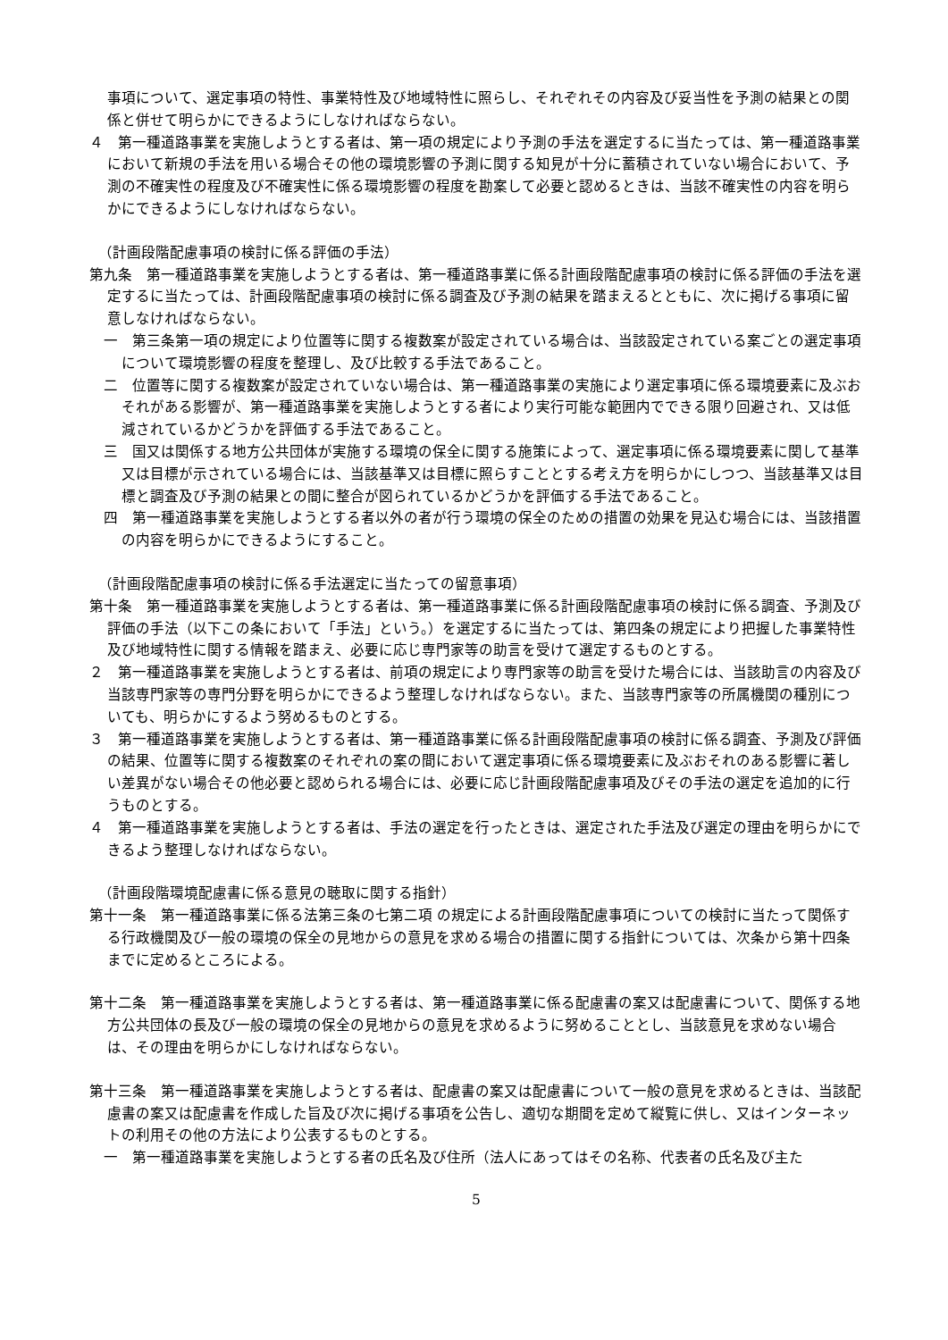事項について、選定事項の特性、事業特性及び地域特性に照らし、それぞれその内容及び妥当性を予測の結果との関係と併せて明らかにできるようにしなければならない。
４　第一種道路事業を実施しようとする者は、第一項の規定により予測の手法を選定するに当たっては、第一種道路事業において新規の手法を用いる場合その他の環境影響の予測に関する知見が十分に蓄積されていない場合において、予測の不確実性の程度及び不確実性に係る環境影響の程度を勘案して必要と認めるときは、当該不確実性の内容を明らかにできるようにしなければならない。
（計画段階配慮事項の検討に係る評価の手法）
第九条　第一種道路事業を実施しようとする者は、第一種道路事業に係る計画段階配慮事項の検討に係る評価の手法を選定するに当たっては、計画段階配慮事項の検討に係る調査及び予測の結果を踏まえるとともに、次に掲げる事項に留意しなければならない。
一　第三条第一項の規定により位置等に関する複数案が設定されている場合は、当該設定されている案ごとの選定事項について環境影響の程度を整理し、及び比較する手法であること。
二　位置等に関する複数案が設定されていない場合は、第一種道路事業の実施により選定事項に係る環境要素に及ぶおそれがある影響が、第一種道路事業を実施しようとする者により実行可能な範囲内でできる限り回避され、又は低減されているかどうかを評価する手法であること。
三　国又は関係する地方公共団体が実施する環境の保全に関する施策によって、選定事項に係る環境要素に関して基準又は目標が示されている場合には、当該基準又は目標に照らすこととする考え方を明らかにしつつ、当該基準又は目標と調査及び予測の結果との間に整合が図られているかどうかを評価する手法であること。
四　第一種道路事業を実施しようとする者以外の者が行う環境の保全のための措置の効果を見込む場合には、当該措置の内容を明らかにできるようにすること。
（計画段階配慮事項の検討に係る手法選定に当たっての留意事項）
第十条　第一種道路事業を実施しようとする者は、第一種道路事業に係る計画段階配慮事項の検討に係る調査、予測及び評価の手法（以下この条において「手法」という。）を選定するに当たっては、第四条の規定により把握した事業特性及び地域特性に関する情報を踏まえ、必要に応じ専門家等の助言を受けて選定するものとする。
２　第一種道路事業を実施しようとする者は、前項の規定により専門家等の助言を受けた場合には、当該助言の内容及び当該専門家等の専門分野を明らかにできるよう整理しなければならない。また、当該専門家等の所属機関の種別についても、明らかにするよう努めるものとする。
３　第一種道路事業を実施しようとする者は、第一種道路事業に係る計画段階配慮事項の検討に係る調査、予測及び評価の結果、位置等に関する複数案のそれぞれの案の間において選定事項に係る環境要素に及ぶおそれのある影響に著しい差異がない場合その他必要と認められる場合には、必要に応じ計画段階配慮事項及びその手法の選定を追加的に行うものとする。
４　第一種道路事業を実施しようとする者は、手法の選定を行ったときは、選定された手法及び選定の理由を明らかにできるよう整理しなければならない。
（計画段階環境配慮書に係る意見の聴取に関する指針）
第十一条　第一種道路事業に係る法第三条の七第二項 の規定による計画段階配慮事項についての検討に当たって関係する行政機関及び一般の環境の保全の見地からの意見を求める場合の措置に関する指針については、次条から第十四条までに定めるところによる。
第十二条　第一種道路事業を実施しようとする者は、第一種道路事業に係る配慮書の案又は配慮書について、関係する地方公共団体の長及び一般の環境の保全の見地からの意見を求めるように努めることとし、当該意見を求めない場合は、その理由を明らかにしなければならない。
第十三条　第一種道路事業を実施しようとする者は、配慮書の案又は配慮書について一般の意見を求めるときは、当該配慮書の案又は配慮書を作成した旨及び次に掲げる事項を公告し、適切な期間を定めて縦覧に供し、又はインターネットの利用その他の方法により公表するものとする。
一　第一種道路事業を実施しようとする者の氏名及び住所（法人にあってはその名称、代表者の氏名及び主た
5